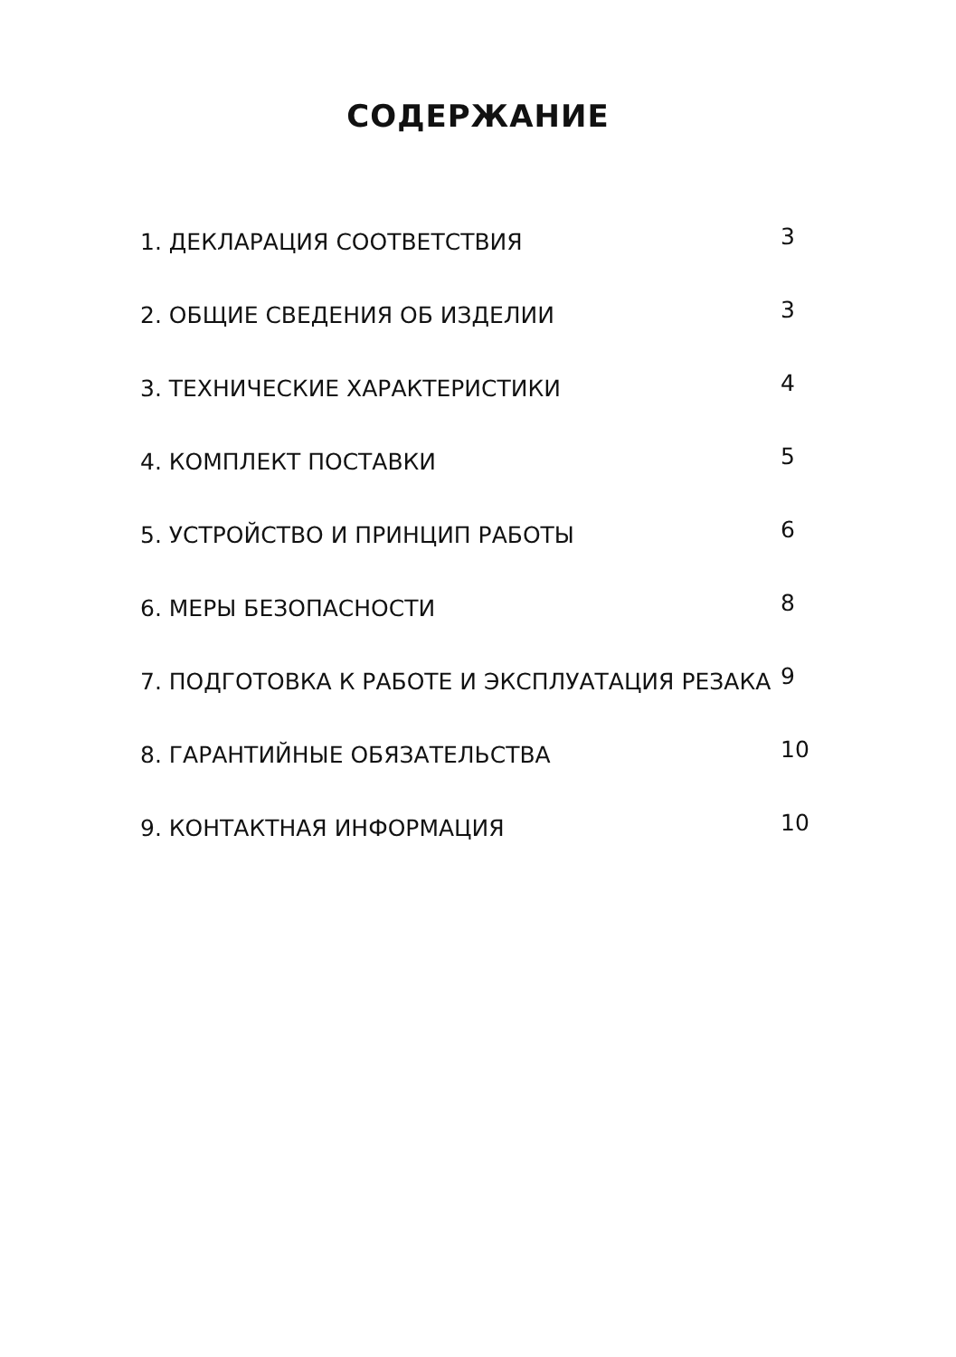СОДЕРЖАНИЕ
1. ДЕКЛАРАЦИЯ СООТВЕТСТВИЯ 3
2. ОБЩИЕ СВЕДЕНИЯ ОБ ИЗДЕЛИИ 3
3. ТЕХНИЧЕСКИЕ ХАРАКТЕРИСТИКИ 4
4. КОМПЛЕКТ ПОСТАВКИ 5
5. УСТРОЙСТВО И ПРИНЦИП РАБОТЫ 6
6. МЕРЫ БЕЗОПАСНОСТИ 8
7. ПОДГОТОВКА К РАБОТЕ И ЭКСПЛУАТАЦИЯ РЕЗАКА 9
8. ГАРАНТИЙНЫЕ ОБЯЗАТЕЛЬСТВА 10
9. КОНТАКТНАЯ ИНФОРМАЦИЯ 10